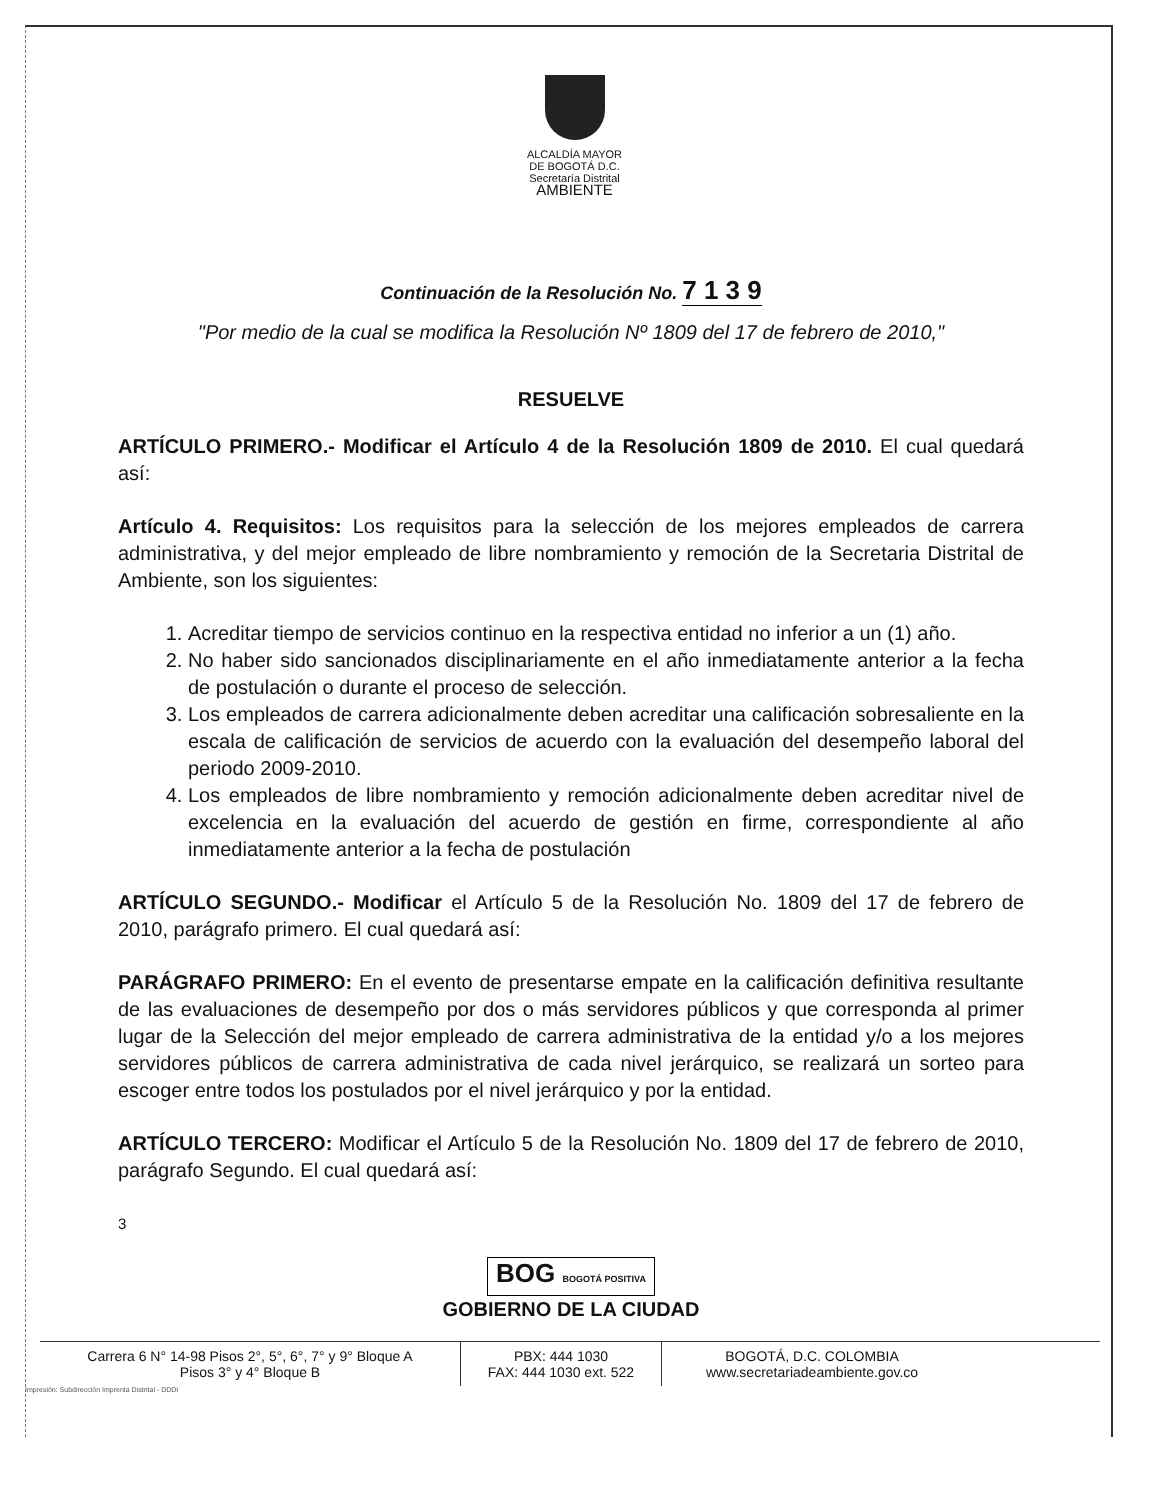ALCALDÍA MAYOR
DE BOGOTÁ D.C.
Secretaría Distrital
AMBIENTE
Continuación de la Resolución No. 7 1 3 9
"Por medio de la cual se modifica la Resolución Nº 1809 del 17 de febrero de 2010,"
RESUELVE
ARTÍCULO PRIMERO.- Modificar el Artículo 4 de la Resolución 1809 de 2010. El cual quedará así:
Artículo 4. Requisitos: Los requisitos para la selección de los mejores empleados de carrera administrativa, y del mejor empleado de libre nombramiento y remoción de la Secretaria Distrital de Ambiente, son los siguientes:
1. Acreditar tiempo de servicios continuo en la respectiva entidad no inferior a un (1) año.
2. No haber sido sancionados disciplinariamente en el año inmediatamente anterior a la fecha de postulación o durante el proceso de selección.
3. Los empleados de carrera adicionalmente deben acreditar una calificación sobresaliente en la escala de calificación de servicios de acuerdo con la evaluación del desempeño laboral del periodo 2009-2010.
4. Los empleados de libre nombramiento y remoción adicionalmente deben acreditar nivel de excelencia en la evaluación del acuerdo de gestión en firme, correspondiente al año inmediatamente anterior a la fecha de postulación
ARTÍCULO SEGUNDO.- Modificar el Artículo 5 de la Resolución No. 1809 del 17 de febrero de 2010, parágrafo primero. El cual quedará así:
PARÁGRAFO PRIMERO: En el evento de presentarse empate en la calificación definitiva resultante de las evaluaciones de desempeño por dos o más servidores públicos y que corresponda al primer lugar de la Selección del mejor empleado de carrera administrativa de la entidad y/o a los mejores servidores públicos de carrera administrativa de cada nivel jerárquico, se realizará un sorteo para escoger entre todos los postulados por el nivel jerárquico y por la entidad.
ARTÍCULO TERCERO: Modificar el Artículo 5 de la Resolución No. 1809 del 17 de febrero de 2010, parágrafo Segundo. El cual quedará así:
3
BOG BOGOTÁ POSITIVA
GOBIERNO DE LA CIUDAD
Carrera 6 N° 14-98 Pisos 2°, 5°, 6°, 7° y 9° Bloque A
Pisos 3° y 4° Bloque B
PBX: 444 1030
FAX: 444 1030 ext. 522
BOGOTÁ, D.C. COLOMBIA
www.secretariadeambiente.gov.co
Impresión: Subdirección Imprenta Distrital - DDDI